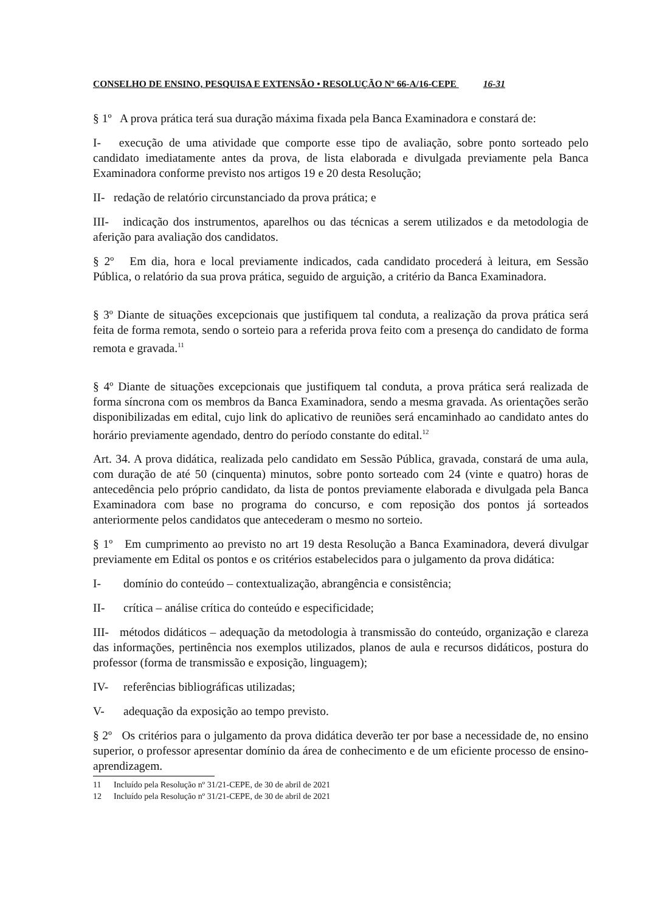CONSELHO DE ENSINO, PESQUISA E EXTENSÃO • RESOLUÇÃO Nº 66-A/16-CEPE 16-31
§ 1º A prova prática terá sua duração máxima fixada pela Banca Examinadora e constará de:
I- execução de uma atividade que comporte esse tipo de avaliação, sobre ponto sorteado pelo candidato imediatamente antes da prova, de lista elaborada e divulgada previamente pela Banca Examinadora conforme previsto nos artigos 19 e 20 desta Resolução;
II- redação de relatório circunstanciado da prova prática; e
III- indicação dos instrumentos, aparelhos ou das técnicas a serem utilizados e da metodologia de aferição para avaliação dos candidatos.
§ 2º Em dia, hora e local previamente indicados, cada candidato procederá à leitura, em Sessão Pública, o relatório da sua prova prática, seguido de arguição, a critério da Banca Examinadora.
§ 3º Diante de situações excepcionais que justifiquem tal conduta, a realização da prova prática será feita de forma remota, sendo o sorteio para a referida prova feito com a presença do candidato de forma remota e gravada.<sup>11</sup>
§ 4º Diante de situações excepcionais que justifiquem tal conduta, a prova prática será realizada de forma síncrona com os membros da Banca Examinadora, sendo a mesma gravada. As orientações serão disponibilizadas em edital, cujo link do aplicativo de reuniões será encaminhado ao candidato antes do horário previamente agendado, dentro do período constante do edital.<sup>12</sup>
Art. 34. A prova didática, realizada pelo candidato em Sessão Pública, gravada, constará de uma aula, com duração de até 50 (cinquenta) minutos, sobre ponto sorteado com 24 (vinte e quatro) horas de antecedência pelo próprio candidato, da lista de pontos previamente elaborada e divulgada pela Banca Examinadora com base no programa do concurso, e com reposição dos pontos já sorteados anteriormente pelos candidatos que antecederam o mesmo no sorteio.
§ 1º Em cumprimento ao previsto no art 19 desta Resolução a Banca Examinadora, deverá divulgar previamente em Edital os pontos e os critérios estabelecidos para o julgamento da prova didática:
I- domínio do conteúdo – contextualização, abrangência e consistência;
II- crítica – análise crítica do conteúdo e especificidade;
III- métodos didáticos – adequação da metodologia à transmissão do conteúdo, organização e clareza das informações, pertinência nos exemplos utilizados, planos de aula e recursos didáticos, postura do professor (forma de transmissão e exposição, linguagem);
IV- referências bibliográficas utilizadas;
V- adequação da exposição ao tempo previsto.
§ 2º Os critérios para o julgamento da prova didática deverão ter por base a necessidade de, no ensino superior, o professor apresentar domínio da área de conhecimento e de um eficiente processo de ensino-aprendizagem.
11 Incluído pela Resolução nº 31/21-CEPE, de 30 de abril de 2021
12 Incluído pela Resolução nº 31/21-CEPE, de 30 de abril de 2021